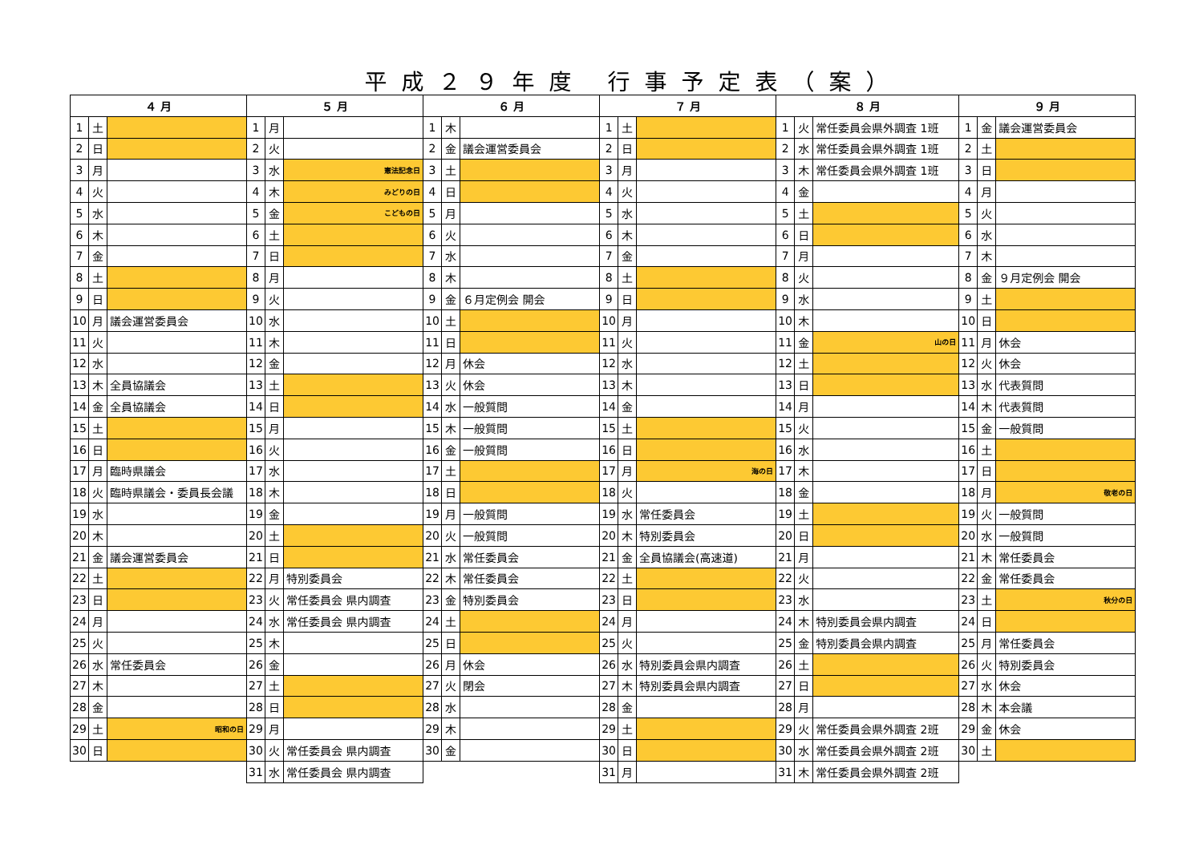平成２９年度 行事予定表（案）
| ４ 月 | | | ５ 月 | | | ６ 月 | | | ７ 月 | | | ８ 月 | | | ９ 月 | | |
| --- | --- | --- | --- | --- | --- | --- | --- | --- | --- | --- | --- | --- | --- | --- | --- | --- | --- |
| 1 | 土 | | 1 | 月 | | 1 | 木 | | 1 | 土 | | 1 | 火 | 常任委員会県外調査 1班 | 1 | 金 | 議会運営委員会 |
| 2 | 日 | | 2 | 火 | | 2 | 金 | 議会運営委員会 | 2 | 日 | | 2 | 水 | 常任委員会県外調査 1班 | 2 | 土 | |
| 3 | 月 | | 3 | 水 | 憲法記念日 | 3 | 土 | | 3 | 月 | | 3 | 木 | 常任委員会県外調査 1班 | 3 | 日 | |
| 4 | 火 | | 4 | 木 | みどりの日 | 4 | 日 | | 4 | 火 | | 4 | 金 | | 4 | 月 | |
| 5 | 水 | | 5 | 金 | こどもの日 | 5 | 月 | | 5 | 水 | | 5 | 土 | | 5 | 火 | |
| 6 | 木 | | 6 | 土 | | 6 | 火 | | 6 | 木 | | 6 | 日 | | 6 | 水 | |
| 7 | 金 | | 7 | 日 | | 7 | 水 | | 7 | 金 | | 7 | 月 | | 7 | 木 | |
| 8 | 土 | | 8 | 月 | | 8 | 木 | | 8 | 土 | | 8 | 火 | | 8 | 金 | ９月定例会 開会 |
| 9 | 日 | | 9 | 火 | | 9 | 金 | ６月定例会 開会 | 9 | 日 | | 9 | 水 | | 9 | 土 | |
| 10 | 月 | 議会運営委員会 | 10 | 水 | | 10 | 土 | | 10 | 月 | | 10 | 木 | | 10 | 日 | |
| 11 | 火 | | 11 | 木 | | 11 | 日 | | 11 | 火 | | 11 | 金 | 山の日 | 11 | 月 | 休会 |
| 12 | 水 | | 12 | 金 | | 12 | 月 | 休会 | 12 | 水 | | 12 | 土 | | 12 | 火 | 休会 |
| 13 | 木 | 全員協議会 | 13 | 土 | | 13 | 火 | 休会 | 13 | 木 | | 13 | 日 | | 13 | 水 | 代表質問 |
| 14 | 金 | 全員協議会 | 14 | 日 | | 14 | 水 | 一般質問 | 14 | 金 | | 14 | 月 | | 14 | 木 | 代表質問 |
| 15 | 土 | | 15 | 月 | | 15 | 木 | 一般質問 | 15 | 土 | | 15 | 火 | | 15 | 金 | 一般質問 |
| 16 | 日 | | 16 | 火 | | 16 | 金 | 一般質問 | 16 | 日 | | 16 | 水 | | 16 | 土 | |
| 17 | 月 | 臨時県議会 | 17 | 水 | | 17 | 土 | | 17 | 月 | 海の日 | 17 | 木 | | 17 | 日 | |
| 18 | 火 | 臨時県議会・委員長会議 | 18 | 木 | | 18 | 日 | | 18 | 火 | | 18 | 金 | | 18 | 月 | 敬老の日 |
| 19 | 水 | | 19 | 金 | | 19 | 月 | 一般質問 | 19 | 水 | 常任委員会 | 19 | 土 | | 19 | 火 | 一般質問 |
| 20 | 木 | | 20 | 土 | | 20 | 火 | 一般質問 | 20 | 木 | 特別委員会 | 20 | 日 | | 20 | 水 | 一般質問 |
| 21 | 金 | 議会運営委員会 | 21 | 日 | | 21 | 水 | 常任委員会 | 21 | 金 | 全員協議会(高速道) | 21 | 月 | | 21 | 木 | 常任委員会 |
| 22 | 土 | | 22 | 月 | 特別委員会 | 22 | 木 | 常任委員会 | 22 | 土 | | 22 | 火 | | 22 | 金 | 常任委員会 |
| 23 | 日 | | 23 | 火 | 常任委員会 県内調査 | 23 | 金 | 特別委員会 | 23 | 日 | | 23 | 水 | | 23 | 土 | 秋分の日 |
| 24 | 月 | | 24 | 水 | 常任委員会 県内調査 | 24 | 土 | | 24 | 月 | | 24 | 木 | 特別委員会県内調査 | 24 | 日 | |
| 25 | 火 | | 25 | 木 | | 25 | 日 | | 25 | 火 | | 25 | 金 | 特別委員会県内調査 | 25 | 月 | 常任委員会 |
| 26 | 水 | 常任委員会 | 26 | 金 | | 26 | 月 | 休会 | 26 | 水 | 特別委員会県内調査 | 26 | 土 | | 26 | 火 | 特別委員会 |
| 27 | 木 | | 27 | 土 | | 27 | 火 | 閉会 | 27 | 木 | 特別委員会県内調査 | 27 | 日 | | 27 | 水 | 休会 |
| 28 | 金 | | 28 | 日 | | 28 | 水 | | 28 | 金 | | 28 | 月 | | 28 | 木 | 本会議 |
| 29 | 土 | 昭和の日 | 29 | 月 | | 29 | 木 | | 29 | 土 | | 29 | 火 | 常任委員会県外調査 2班 | 29 | 金 | 休会 |
| 30 | 日 | | 30 | 火 | 常任委員会 県内調査 | 30 | 金 | | 30 | 日 | | 30 | 水 | 常任委員会県外調査 2班 | 30 | 土 | |
| | | | 31 | 水 | 常任委員会 県内調査 | | | | 31 | 月 | | 31 | 木 | 常任委員会県外調査 2班 | | | |